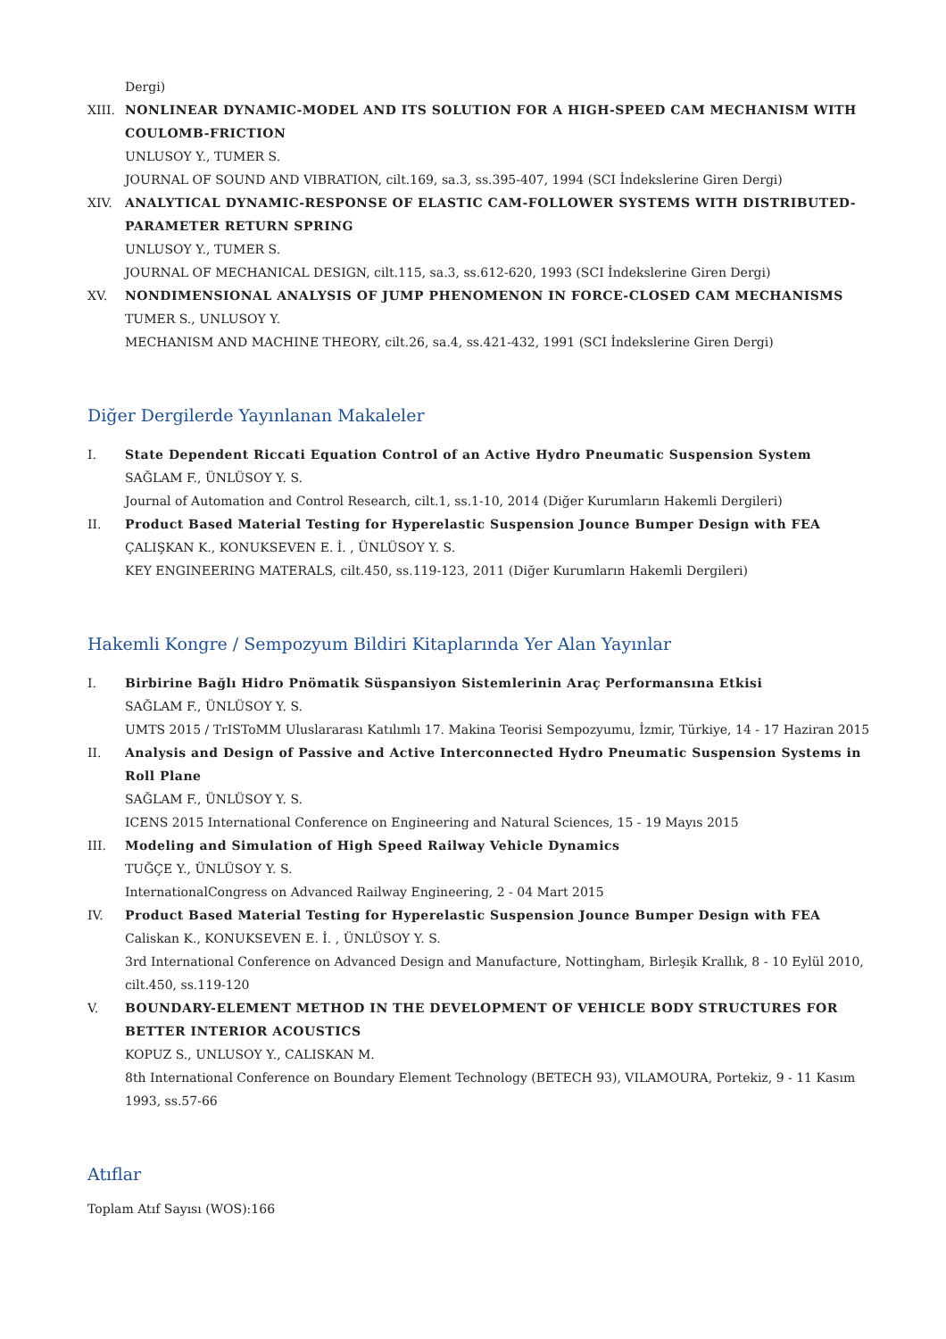Dergi)
XIII. NONLINEAR DYNAMIC-MODEL AND ITS SOLUTION FOR A HIGH-SPEED CAM MECHANISM WITH COULOMB-FRICTION
UNLUSOY Y., TUMER S.
JOURNAL OF SOUND AND VIBRATION, cilt.169, sa.3, ss.395-407, 1994 (SCI İndekslerine Giren Dergi)
XIV. ANALYTICAL DYNAMIC-RESPONSE OF ELASTIC CAM-FOLLOWER SYSTEMS WITH DISTRIBUTED-PARAMETER RETURN SPRING
UNLUSOY Y., TUMER S.
JOURNAL OF MECHANICAL DESIGN, cilt.115, sa.3, ss.612-620, 1993 (SCI İndekslerine Giren Dergi)
XV. NONDIMENSIONAL ANALYSIS OF JUMP PHENOMENON IN FORCE-CLOSED CAM MECHANISMS
TUMER S., UNLUSOY Y.
MECHANISM AND MACHINE THEORY, cilt.26, sa.4, ss.421-432, 1991 (SCI İndekslerine Giren Dergi)
Diğer Dergilerde Yayınlanan Makaleler
I. State Dependent Riccati Equation Control of an Active Hydro Pneumatic Suspension System
SAĞLAM F., ÜNLÜSOY Y. S.
Journal of Automation and Control Research, cilt.1, ss.1-10, 2014 (Diğer Kurumların Hakemli Dergileri)
II. Product Based Material Testing for Hyperelastic Suspension Jounce Bumper Design with FEA
ÇALIŞKAN K., KONUKSEVEN E. İ. , ÜNLÜSOY Y. S.
KEY ENGINEERING MATERALS, cilt.450, ss.119-123, 2011 (Diğer Kurumların Hakemli Dergileri)
Hakemli Kongre / Sempozyum Bildiri Kitaplarında Yer Alan Yayınlar
I. Birbirine Bağlı Hidro Pnömatik Süspansiyon Sistemlerinin Araç Performansına Etkisi
SAĞLAM F., ÜNLÜSOY Y. S.
UMTS 2015 / TrISToMM Uluslararası Katılımlı 17. Makina Teorisi Sempozyumu, İzmir, Türkiye, 14 - 17 Haziran 2015
II. Analysis and Design of Passive and Active Interconnected Hydro Pneumatic Suspension Systems in Roll Plane
SAĞLAM F., ÜNLÜSOY Y. S.
ICENS 2015 International Conference on Engineering and Natural Sciences, 15 - 19 Mayıs 2015
III. Modeling and Simulation of High Speed Railway Vehicle Dynamics
TUĞÇE Y., ÜNLÜSOY Y. S.
InternationalCongress on Advanced Railway Engineering, 2 - 04 Mart 2015
IV. Product Based Material Testing for Hyperelastic Suspension Jounce Bumper Design with FEA
Caliskan K., KONUKSEVEN E. İ. , ÜNLÜSOY Y. S.
3rd International Conference on Advanced Design and Manufacture, Nottingham, Birleşik Krallık, 8 - 10 Eylül 2010, cilt.450, ss.119-120
V. BOUNDARY-ELEMENT METHOD IN THE DEVELOPMENT OF VEHICLE BODY STRUCTURES FOR BETTER INTERIOR ACOUSTICS
KOPUZ S., UNLUSOY Y., CALISKAN M.
8th International Conference on Boundary Element Technology (BETECH 93), VILAMOURA, Portekiz, 9 - 11 Kasım 1993, ss.57-66
Atıflar
Toplam Atıf Sayısı (WOS):166